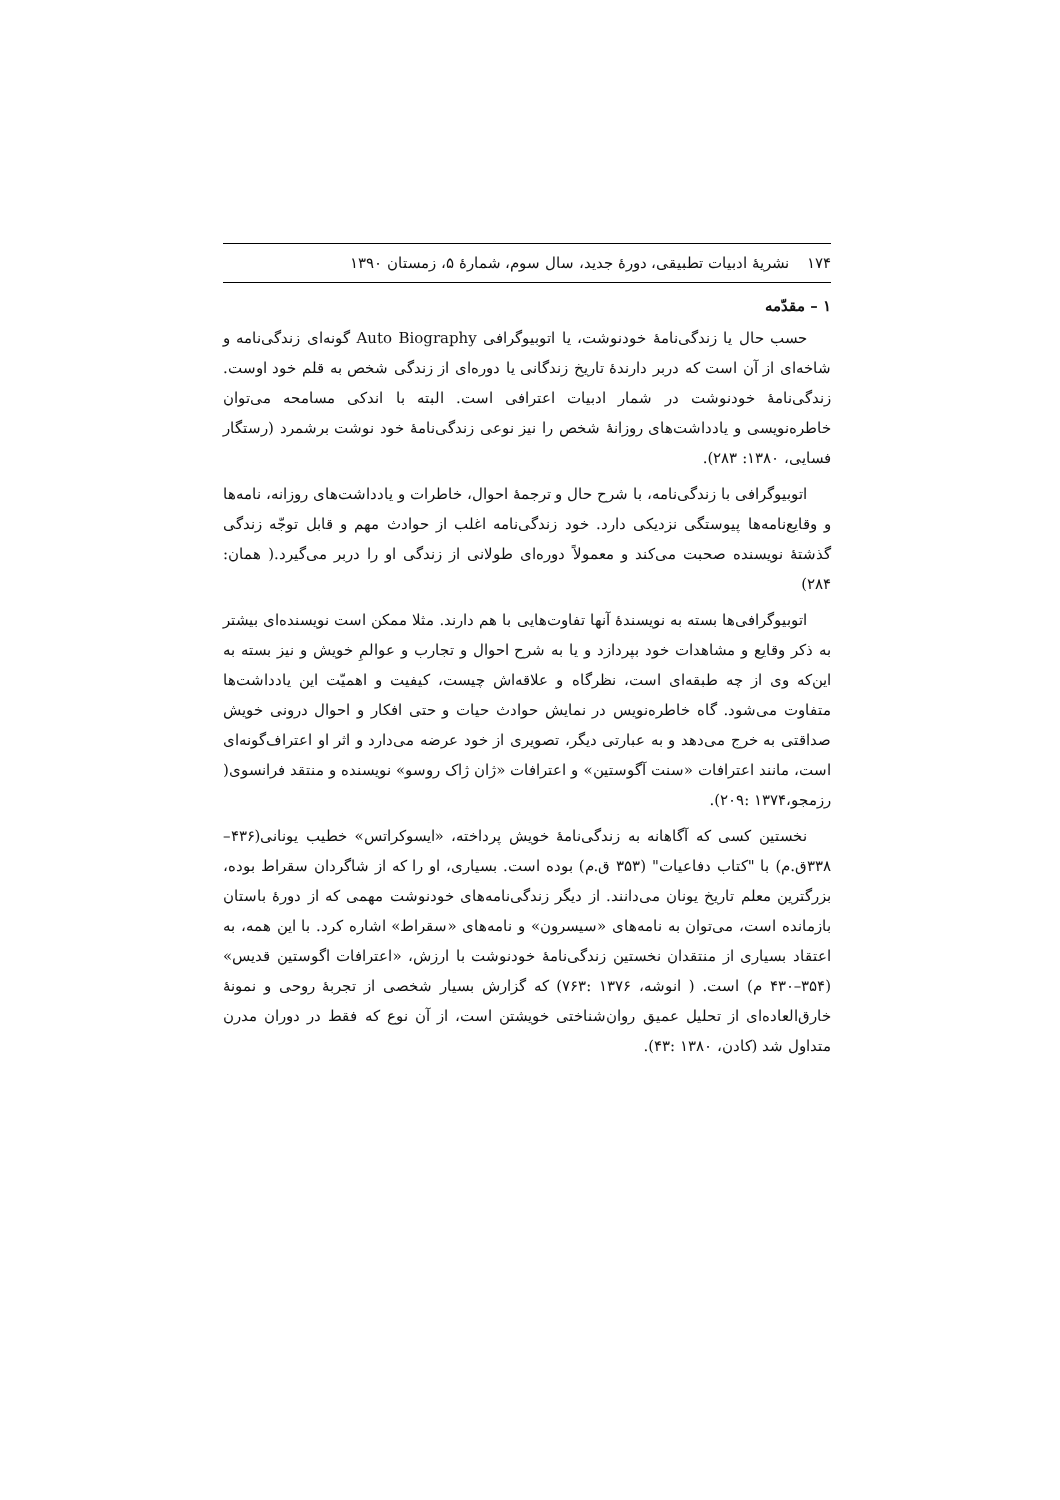۱۷۴ نشریهٔ ادبیات تطبیقی، دورهٔ جدید، سال سوم، شمارهٔ ۵، زمستان ۱۳۹۰
۱ – مقدّمه
حسب حال یا زندگی‌نامهٔ خودنوشت، یا اتوبیوگرافی Auto Biography گونه‌ای زندگی‌نامه و شاخه‌ای از آن است که دربر دارندهٔ تاریخ زندگانی یا دوره‌ای از زندگی شخص به قلم خود اوست. زندگی‌نامهٔ خودنوشت در شمار ادبیات اعترافی است. البته با اندکی مسامحه می‌توان خاطره‌نویسی و یادداشت‌های روزانهٔ شخص را نیز نوعی زندگی‌نامهٔ خود نوشت برشمرد (رستگار فسایی، ۱۳۸۰: ۲۸۳).
اتوبیوگرافی با زندگی‌نامه، با شرح حال و ترجمهٔ احوال، خاطرات و یادداشت‌های روزانه، نامه‌ها و وقایع‌نامه‌ها پیوستگی نزدیکی دارد. خود زندگی‌نامه اغلب از حوادث مهم و قابل توجّه زندگی گذشتهٔ نویسنده صحبت می‌کند و معمولاً دوره‌ای طولانی از زندگی او را دربر می‌گیرد.( همان: ۲۸۴)
اتوبیوگرافی‌ها بسته به نویسندهٔ آنها تفاوت‌هایی با هم دارند. مثلا ممکن است نویسنده‌ای بیشتر به ذکر وقایع و مشاهدات خود بپردازد و یا به شرح احوال و تجارب و عوالمِ خویش و نیز بسته به این‌که وی از چه طبقه‌ای است، نظرگاه و علاقه‌اش چیست، کیفیت و اهمیّت این یادداشت‌ها متفاوت می‌شود. گاه خاطره‌نویس در نمایش حوادث حیات و حتی افکار و احوال درونی خویش صداقتی به خرج می‌دهد و به عبارتی دیگر، تصویری از خود عرضه می‌دارد و اثر او اعتراف‌گونه‌ای است، مانند اعترافات «سنت آگوستین» و اعترافات «ژان ژاک روسو» نویسنده و منتقد فرانسوی( رزمجو،۱۳۷۴ :۲۰۹).
نخستین کسی که آگاهانه به زندگی‌نامهٔ خویش پرداخته، «ایسوکراتس» خطیب یونانی(۴۳۶–۳۳۸ق.م) با "کتاب دفاعیات" (۳۵۳ ق.م) بوده است. بسیاری، او را که از شاگردان سقراط بوده، بزرگترین معلم تاریخ یونان می‌دانند. از دیگر زندگی‌نامه‌های خودنوشت مهمی که از دورهٔ باستان بازمانده است، می‌توان به نامه‌های «سیسرون» و نامه‌های «سقراط» اشاره کرد. با این همه، به اعتقاد بسیاری از منتقدان نخستین زندگی‌نامهٔ خودنوشت با ارزش، «اعترافات اگوستین قدیس» (۳۵۴–۴۳۰ م) است. ( انوشه، ۱۳۷۶ :۷۶۳) که گزارش بسیار شخصی از تجربهٔ روحی و نمونهٔ خارق‌العاده‌ای از تحلیل عمیق روان‌شناختی خویشتن است، از آن نوع که فقط در دوران مدرن متداول شد (کادن، ۱۳۸۰ :۴۳).